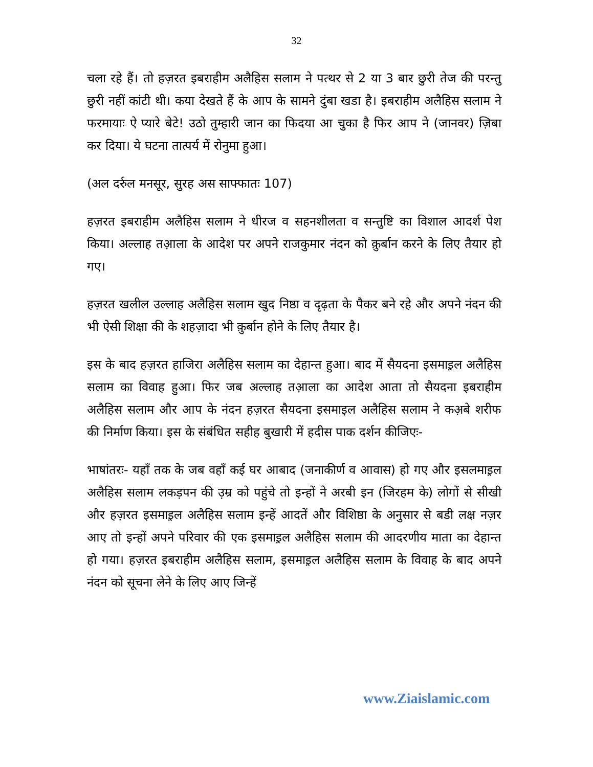32
चला रहे हैं। तो हज़रत इबराहीम अलैहिस सलाम ने पत्थर से 2 या 3 बार छुरी तेज की परन्तु छुरी नहीं कांटी थी। कया देखते हैं के आप के सामने दुंबा खडा है। इबराहीम अलैहिस सलाम ने फरमायाः ऐ प्यारे बेटे! उठो तुम्हारी जान का फिदया आ चुका है फिर आप ने (जानवर) ज़िबा कर दिया। ये घटना तात्पर्य में रोनुमा हुआ।
(अल दर्रुल मनसूर, सुरह अस साफ्फातः 107)
हज़रत इबराहीम अलैहिस सलाम ने धीरज व सहनशीलता व सन्तुष्टि का विशाल आदर्श पेश किया। अल्लाह तआ़ला के आदेश पर अपने राजकुमार नंदन को क़ुर्बान करने के लिए तैयार हो गए।
हज़रत खलील उल्लाह अलैहिस सलाम खुद निष्ठा व दृढ़ता के पैकर बने रहे और अपने नंदन की भी ऐसी शिक्षा की के शहज़ादा भी क़ुर्बान होने के लिए तैयार है।
इस के बाद हज़रत हाजिरा अलैहिस सलाम का देहान्त हुआ। बाद में सैयदना इसमाइ़ल अलैहिस सलाम का विवाह हुआ। फिर जब अल्लाह तआ़ला का आदेश आता तो सैयदना इबराहीम अलैहिस सलाम और आप के नंदन हज़रत सैयदना इसमाइल अलैहिस सलाम ने कअ़बे शरीफ की निर्माण किया। इस के संबंधित सहीह बुखारी में हदीस पाक दर्शन कीजिएः-
भाषांतरः- यहाँ तक के जब वहाँ कई घर आबाद (जनाकीर्ण व आवास) हो गए और इसलमाइ़ल अलैहिस सलाम लकड़पन की उ़म्र को पहुंचे तो इन्हों ने अरबी इन (जिरहम के) लोगों से सीखी और हज़रत इसमाइ़ल अलैहिस सलाम इन्हें आदतें और विशिष्ठा के अनुसार से बडी लक्ष नज़र आए तो इन्हों अपने परिवार की एक इसमाइ़ल अलैहिस सलाम की आदरणीय माता का देहान्त हो गया। हज़रत इबराहीम अलैहिस सलाम, इसमाइ़ल अलैहिस सलाम के विवाह के बाद अपने नंदन को सूचना लेने के लिए आए जिन्हें
www.Ziaislamic.com